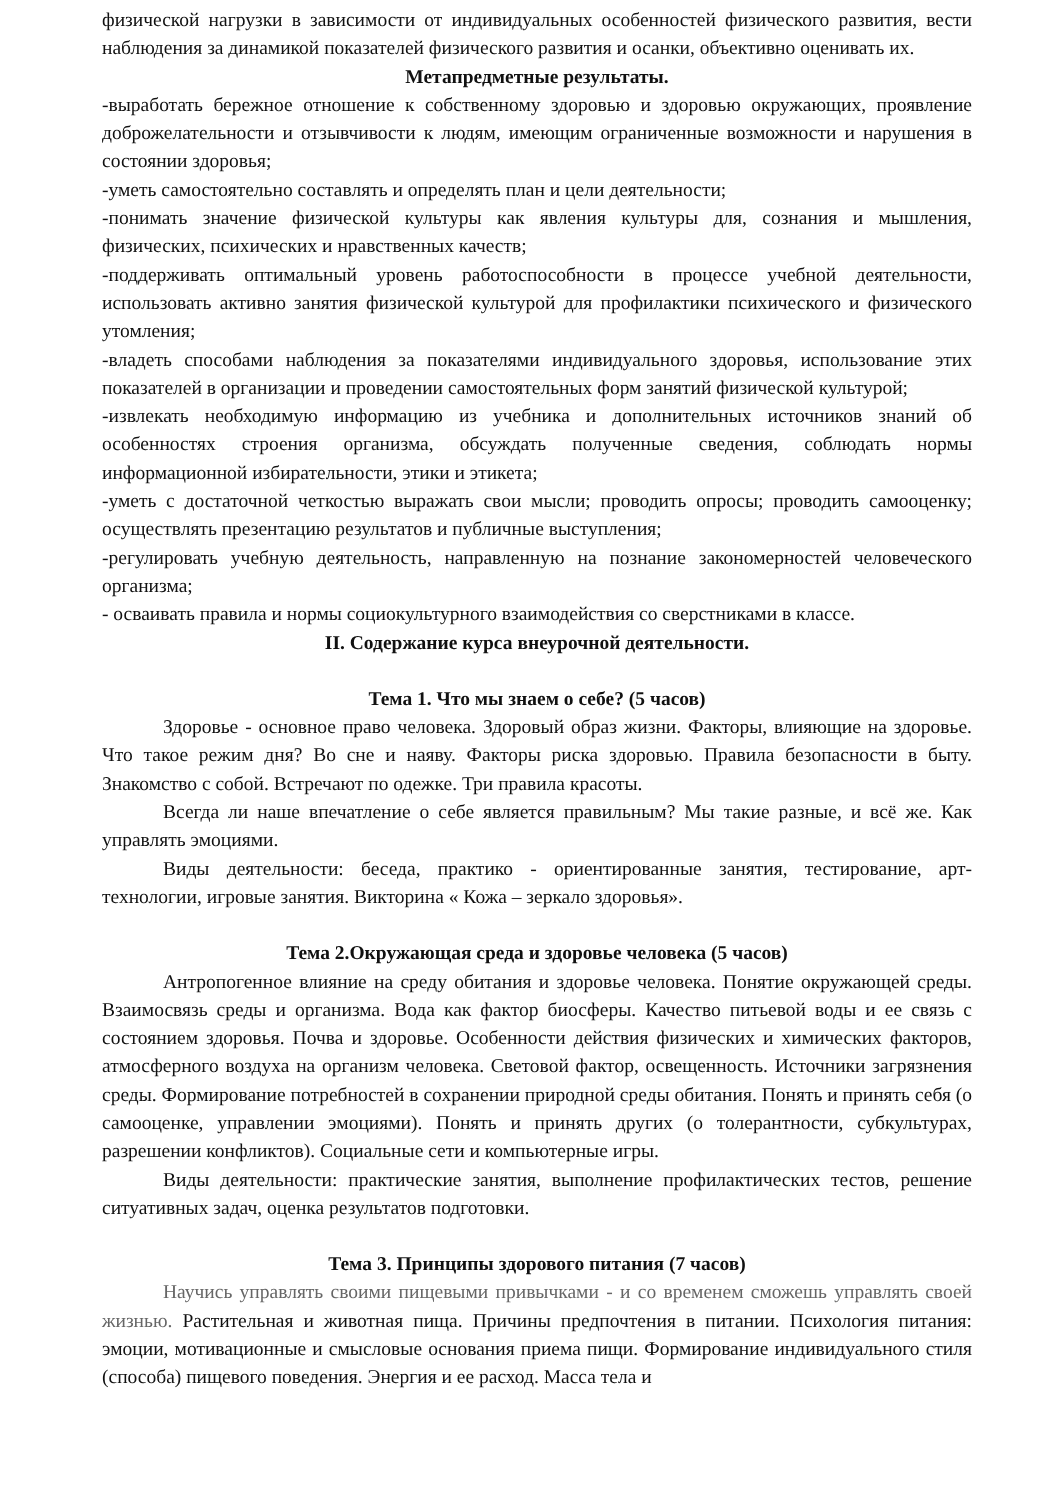физической нагрузки в зависимости от индивидуальных особенностей физического развития, вести наблюдения за динамикой показателей физического развития и осанки, объективно оценивать их.
Метапредметные результаты.
-выработать бережное отношение к собственному здоровью и здоровью окружающих, проявление доброжелательности и отзывчивости к людям, имеющим ограниченные возможности и нарушения в состоянии здоровья;
-уметь самостоятельно составлять и определять план и цели деятельности;
-понимать значение физической культуры как явления культуры для, сознания и мышления, физических, психических и нравственных качеств;
-поддерживать оптимальный уровень работоспособности в процессе учебной деятельности, использовать активно занятия физической культурой для профилактики психического и физического утомления;
-владеть способами наблюдения за показателями индивидуального здоровья, использование этих показателей в организации и проведении самостоятельных форм занятий физической культурой;
-извлекать необходимую информацию из учебника и дополнительных источников знаний об особенностях строения организма, обсуждать полученные сведения, соблюдать нормы информационной избирательности, этики и этикета;
-уметь с достаточной четкостью выражать свои мысли; проводить опросы; проводить самооценку; осуществлять презентацию результатов и публичные выступления;
-регулировать учебную деятельность, направленную на познание закономерностей человеческого организма;
- осваивать правила и нормы социокультурного взаимодействия со сверстниками в классе.
II. Содержание курса внеурочной деятельности.
Тема 1. Что мы знаем о себе? (5 часов)
Здоровье - основное право человека. Здоровый образ жизни. Факторы, влияющие на здоровье. Что такое режим дня? Во сне и наяву. Факторы риска здоровью. Правила безопасности в быту. Знакомство с собой. Встречают по одежке. Три правила красоты.
Всегда ли наше впечатление о себе является правильным? Мы такие разные, и всё же. Как управлять эмоциями.
Виды деятельности: беседа, практико - ориентированные занятия, тестирование, арт-технологии, игровые занятия. Викторина « Кожа – зеркало здоровья».
Тема 2.Окружающая среда и здоровье человека (5 часов)
Антропогенное влияние на среду обитания и здоровье человека. Понятие окружающей среды. Взаимосвязь среды и организма. Вода как фактор биосферы. Качество питьевой воды и ее связь с состоянием здоровья. Почва и здоровье. Особенности действия физических и химических факторов, атмосферного воздуха на организм человека. Световой фактор, освещенность. Источники загрязнения среды. Формирование потребностей в сохранении природной среды обитания. Понять и принять себя (о самооценке, управлении эмоциями). Понять и принять других (о толерантности, субкультурах, разрешении конфликтов). Социальные сети и компьютерные игры.
Виды деятельности: практические занятия, выполнение профилактических тестов, решение ситуативных задач, оценка результатов подготовки.
Тема 3. Принципы здорового питания (7 часов)
Научись управлять своими пищевыми привычками - и со временем сможешь управлять своей жизнью. Растительная и животная пища. Причины предпочтения в питании. Психология питания: эмоции, мотивационные и смысловые основания приема пищи. Формирование индивидуального стиля (способа) пищевого поведения. Энергия и ее расход. Масса тела и